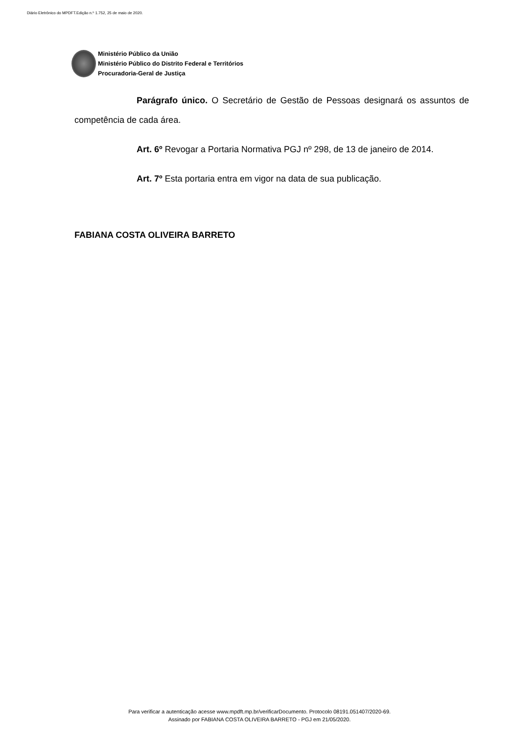Diário Eletrônico do MPDFT.Edição n.º 1.752, 25 de maio de 2020.
Ministério Público da União
Ministério Público do Distrito Federal e Territórios
Procuradoria-Geral de Justiça
Parágrafo único. O Secretário de Gestão de Pessoas designará os assuntos de competência de cada área.
Art. 6º Revogar a Portaria Normativa PGJ nº 298, de 13 de janeiro de 2014.
Art. 7º Esta portaria entra em vigor na data de sua publicação.
FABIANA COSTA OLIVEIRA BARRETO
Para verificar a autenticação acesse www.mpdft.mp.br/verificarDocumento. Protocolo 08191.051407/2020-69.
Assinado por FABIANA COSTA OLIVEIRA BARRETO - PGJ em 21/05/2020.